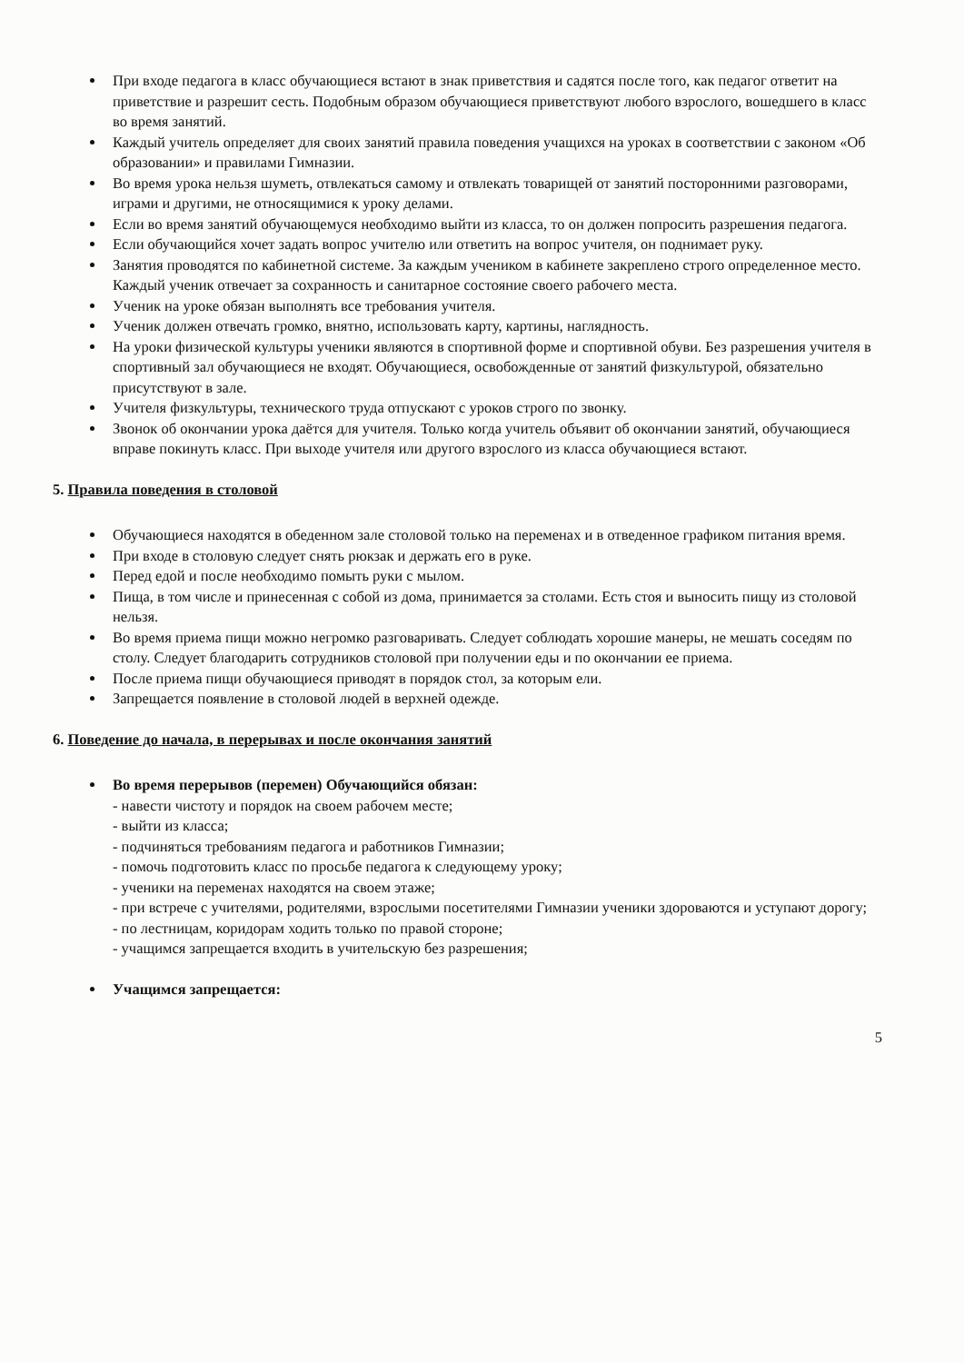При входе педагога в класс обучающиеся встают в знак приветствия и садятся после того, как педагог ответит на приветствие и разрешит сесть. Подобным образом обучающиеся приветствуют любого взрослого, вошедшего в класс во время занятий.
Каждый учитель определяет для своих занятий правила поведения учащихся на уроках в соответствии с законом «Об образовании» и правилами Гимназии.
Во время урока нельзя шуметь, отвлекаться самому и отвлекать товарищей от занятий посторонними разговорами, играми и другими, не относящимися к уроку делами.
Если во время занятий обучающемуся необходимо выйти из класса, то он должен попросить разрешения педагога.
Если обучающийся хочет задать вопрос учителю или ответить на вопрос учителя, он поднимает руку.
Занятия проводятся по кабинетной системе. За каждым учеником в кабинете закреплено строго определенное место. Каждый ученик отвечает за сохранность и санитарное состояние своего рабочего места.
Ученик на уроке обязан выполнять все требования учителя.
Ученик должен отвечать громко, внятно, использовать карту, картины, наглядность.
На уроки физической культуры ученики являются в спортивной форме и спортивной обуви. Без разрешения учителя в спортивный зал обучающиеся не входят. Обучающиеся, освобожденные от занятий физкультурой, обязательно присутствуют в зале.
Учителя физкультуры, технического труда отпускают с уроков строго по звонку.
Звонок об окончании урока даётся для учителя. Только когда учитель объявит об окончании занятий, обучающиеся вправе покинуть класс. При выходе учителя или другого взрослого из класса обучающиеся встают.
5. Правила поведения в столовой
Обучающиеся находятся в обеденном зале столовой только на переменах и в отведенное графиком питания время.
При входе в столовую следует снять рюкзак и держать его в руке.
Перед едой и после необходимо помыть руки с мылом.
Пища, в том числе и принесенная с собой из дома, принимается за столами. Есть стоя и выносить пищу из столовой нельзя.
Во время приема пищи можно негромко разговаривать. Следует соблюдать хорошие манеры, не мешать соседям по столу. Следует благодарить сотрудников столовой при получении еды и по окончании ее приема.
После приема пищи обучающиеся приводят в порядок стол, за которым ели.
Запрещается появление в столовой людей в верхней одежде.
6. Поведение до начала, в перерывах и после окончания занятий
Во время перерывов (перемен) Обучающийся обязан:
- навести чистоту и порядок на своем рабочем месте;
- выйти из класса;
- подчиняться требованиям педагога и работников Гимназии;
- помочь подготовить класс по просьбе педагога к следующему уроку;
- ученики на переменах находятся на своем этаже;
- при встрече с учителями, родителями, взрослыми посетителями Гимназии ученики здороваются и уступают дорогу;
- по лестницам, коридорам ходить только по правой стороне;
- учащимся запрещается входить в учительскую без разрешения;
Учащимся запрещается:
5